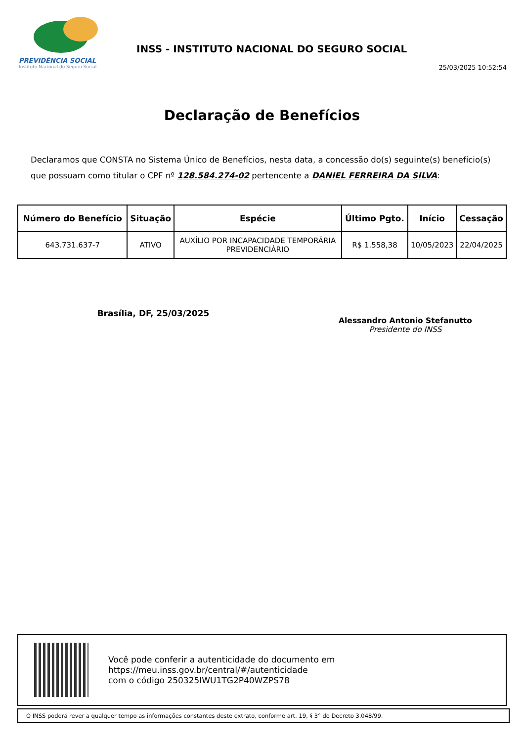PREVIDÊNCIA SOCIAL
Instituto Nacional do Seguro Social
INSS - INSTITUTO NACIONAL DO SEGURO SOCIAL
25/03/2025 10:52:54
Declaração de Benefícios
Declaramos que CONSTA no Sistema Único de Benefícios, nesta data, a concessão do(s) seguinte(s) benefício(s) que possuam como titular o CPF nº 128.584.274-02 pertencente a DANIEL FERREIRA DA SILVA:
| Número do Benefício | Situação | Espécie | Último Pgto. | Início | Cessação |
| --- | --- | --- | --- | --- | --- |
| 643.731.637-7 | ATIVO | AUXÍLIO POR INCAPACIDADE TEMPORÁRIA PREVIDENCIÁRIO | R$ 1.558,38 | 10/05/2023 | 22/04/2025 |
Brasília, DF, 25/03/2025
Alessandro Antonio Stefanutto
Presidente do INSS
Você pode conferir a autenticidade do documento em
https://meu.inss.gov.br/central/#/autenticidade
com o código 250325IWU1TG2P40WZPS78
O INSS poderá rever a qualquer tempo as informações constantes deste extrato, conforme art. 19, § 3° do Decreto 3.048/99.